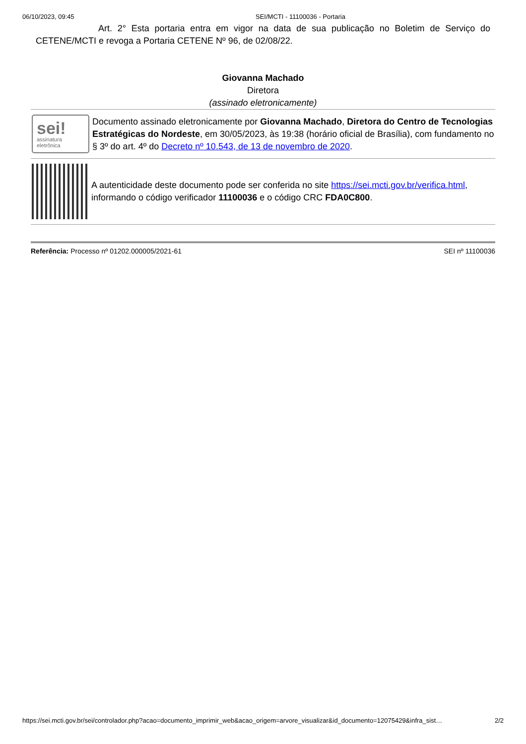06/10/2023, 09:45 SEI/MCTI - 11100036 - Portaria
Art. 2° Esta portaria entra em vigor na data de sua publicação no Boletim de Serviço do CETENE/MCTI e revoga a Portaria CETENE Nº 96, de 02/08/22.
Giovanna Machado
Diretora
(assinado eletronicamente)
sei!
assinatura
eletrônica
Documento assinado eletronicamente por Giovanna Machado, Diretora do Centro de Tecnologias Estratégicas do Nordeste, em 30/05/2023, às 19:38 (horário oficial de Brasília), com fundamento no § 3º do art. 4º do Decreto nº 10.543, de 13 de novembro de 2020.
A autenticidade deste documento pode ser conferida no site https://sei.mcti.gov.br/verifica.html, informando o código verificador 11100036 e o código CRC FDA0C800.
Referência: Processo nº 01202.000005/2021-61 SEI nº 11100036
https://sei.mcti.gov.br/sei/controlador.php?acao=documento_imprimir_web&acao_origem=arvore_visualizar&id_documento=12075429&infra_sist… 2/2